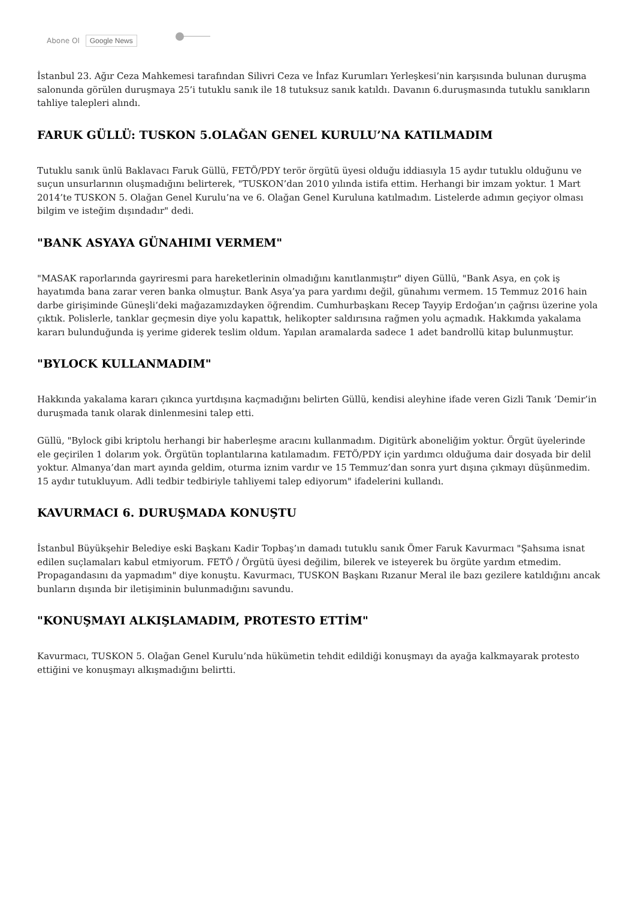Abone Ol Google News
İstanbul 23. Ağır Ceza Mahkemesi tarafından Silivri Ceza ve İnfaz Kurumları Yerleşkesi’nin karşısında bulunan duruşma salonunda görülen duruşmaya 25’i tutuklu sanık ile 18 tutuksuz sanık katıldı. Davanın 6.duruşmasında tutuklu sanıkların tahliye talepleri alındı.
FARUK GÜLLÜ: TUSKON 5.OLAĞAN GENEL KURULU’NA KATILMADIM
Tutuklu sanık ünlü Baklavacı Faruk Güllü, FETÖ/PDY terör örgütü üyesi olduğu iddiasıyla 15 aydır tutuklu olduğunu ve suçun unsurlarının oluşmadığını belirterek, "TUSKON’dan 2010 yılında istifa ettim. Herhangi bir imzam yoktur. 1 Mart 2014’te TUSKON 5. Olağan Genel Kurulu’na ve 6. Olağan Genel Kuruluna katılmadım. Listelerde adımın geçiyor olması bilgim ve isteğim dışındadır" dedi.
"BANK ASYAYA GÜNAHIMI VERMEM"
"MASAK raporlarında gayriresmi para hareketlerinin olmadığını kanıtlanmıştır" diyen Güllü, "Bank Asya, en çok iş hayatımda bana zarar veren banka olmuştur. Bank Asya’ya para yardımı değil, günahımı vermem. 15 Temmuz 2016 hain darbe girişiminde Güneşli’deki mağazamızdayken öğrendim. Cumhurbaşkanı Recep Tayyip Erdoğan’ın çağrısı üzerine yola çıktık. Polislerle, tanklar geçmesin diye yolu kapattık, helikopter saldırısına rağmen yolu açmadık. Hakkımda yakalama kararı bulunduğunda iş yerime giderek teslim oldum. Yapılan aramalarda sadece 1 adet bandrollü kitap bulunmuştur.
"BYLOCK KULLANMADIM"
Hakkında yakalama kararı çıkınca yurtdışına kaçmadığını belirten Güllü, kendisi aleyhine ifade veren Gizli Tanık ’Demir’in duruşmada tanık olarak dinlenmesini talep etti.
Güllü, "Bylock gibi kriptolu herhangi bir haberleşme aracını kullanmadım. Digitürk aboneliğim yoktur. Örgüt üyelerinde ele geçirilen 1 dolarım yok. Örgütün toplantılarına katılamadım. FETÖ/PDY için yardımcı olduğuma dair dosyada bir delil yoktur. Almanya’dan mart ayında geldim, oturma iznim vardır ve 15 Temmuz’dan sonra yurt dışına çıkmayı düşünmedim. 15 aydır tutukluyum. Adli tedbir tedbiriyle tahliyemi talep ediyorum" ifadelerini kullandı.
KAVURMACI 6. DURUŞMADA KONUŞTU
İstanbul Büyükşehir Belediye eski Başkanı Kadir Topbaş’ın damadı tutuklu sanık Ömer Faruk Kavurmacı "Şahsıma isnat edilen suçlamaları kabul etmiyorum. FETÖ / Örgütü üyesi değilim, bilerek ve isteyerek bu örgüte yardım etmedim. Propagandasını da yapmadım" diye konuştu. Kavurmacı, TUSKON Başkanı Rızanur Meral ile bazı gezilere katıldığını ancak bunların dışında bir iletişiminin bulunmadığını savundu.
"KONUŞMAYI ALKIŞLAMADIM, PROTESTO ETTİM"
Kavurmacı, TUSKON 5. Olağan Genel Kurulu’nda hükümetin tehdit edildiği konuşmayı da ayağa kalkmayarak protesto ettiğini ve konuşmayı alkışmadığını belirtti.